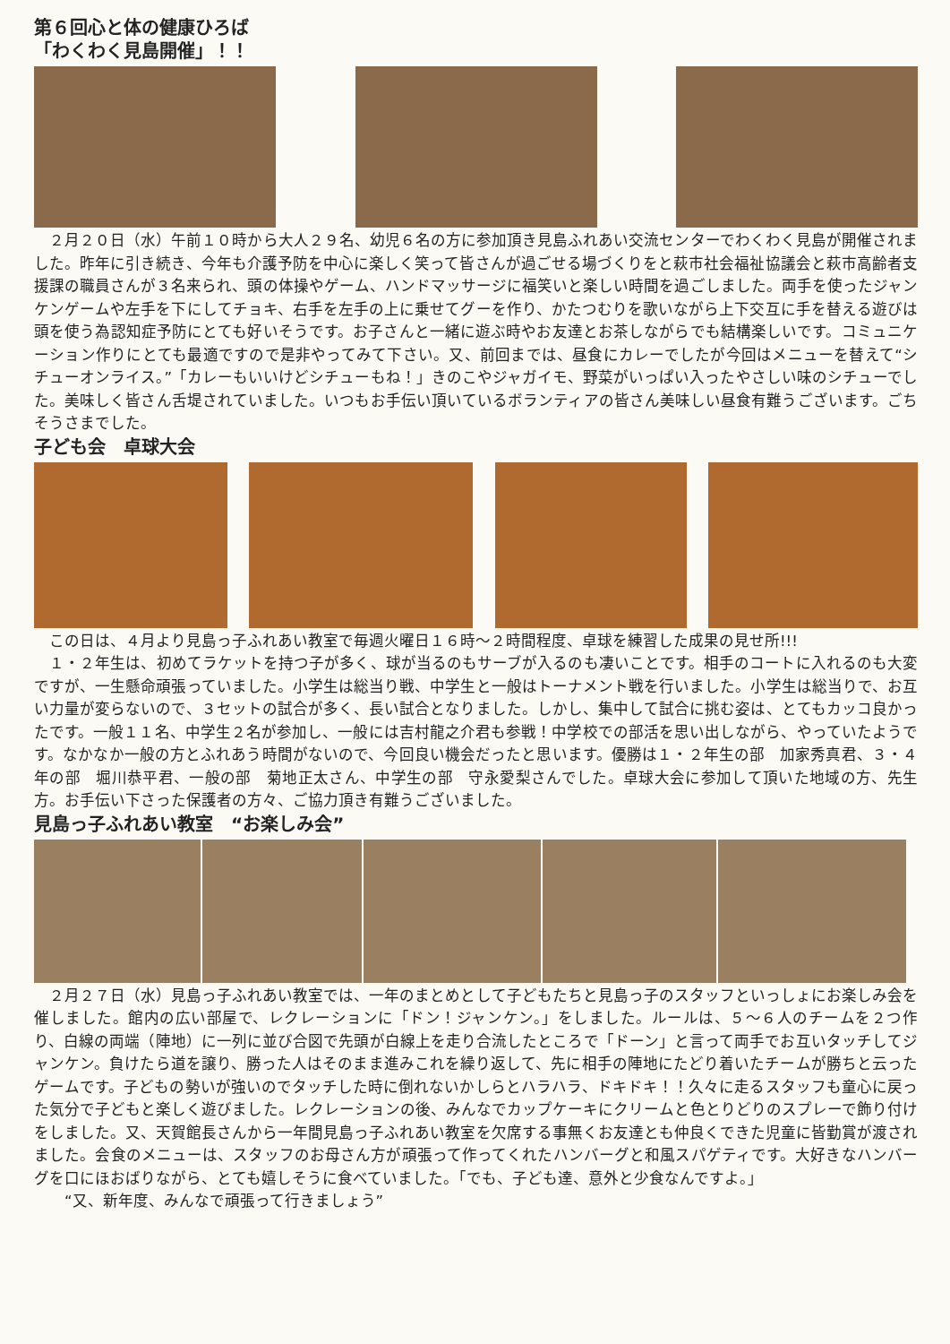第６回心と体の健康ひろば
「わくわく見島開催」！！
　２月２０日（水）午前１０時から大人２９名、幼児６名の方に参加頂き見島ふれあい交流センターでわくわく見島が開催されました。昨年に引き続き、今年も介護予防を中心に楽しく笑って皆さんが過ごせる場づくりをと萩市社会福祉協議会と萩市高齢者支援課の職員さんが３名来られ、頭の体操やゲーム、ハンドマッサージに福笑いと楽しい時間を過ごしました。両手を使ったジャンケンゲームや左手を下にしてチョキ、右手を左手の上に乗せてグーを作り、かたつむりを歌いながら上下交互に手を替える遊びは頭を使う為認知症予防にとても好いそうです。お子さんと一緒に遊ぶ時やお友達とお茶しながらでも結構楽しいです。コミュニケーション作りにとても最適ですので是非やってみて下さい。又、前回までは、昼食にカレーでしたが今回はメニューを替えて“シチューオンライス。”「カレーもいいけどシチューもね！」きのこやジャガイモ、野菜がいっぱい入ったやさしい味のシチューでした。美味しく皆さん舌堤されていました。いつもお手伝い頂いているボランティアの皆さん美味しい昼食有難うございます。ごちそうさまでした。
子ども会　卓球大会
　この日は、４月より見島っ子ふれあい教室で毎週火曜日１６時～２時間程度、卓球を練習した成果の見せ所!!!
　１・２年生は、初めてラケットを持つ子が多く、球が当るのもサーブが入るのも凄いことです。相手のコートに入れるのも大変ですが、一生懸命頑張っていました。小学生は総当り戦、中学生と一般はトーナメント戦を行いました。小学生は総当りで、お互い力量が変らないので、３セットの試合が多く、長い試合となりました。しかし、集中して試合に挑む姿は、とてもカッコ良かったです。一般１１名、中学生２名が参加し、一般には吉村龍之介君も参戦！中学校での部活を思い出しながら、やっていたようです。なかなか一般の方とふれあう時間がないので、今回良い機会だったと思います。優勝は１・２年生の部　加家秀真君、３・４年の部　堀川恭平君、一般の部　菊地正太さん、中学生の部　守永愛梨さんでした。卓球大会に参加して頂いた地域の方、先生方。お手伝い下さった保護者の方々、ご協力頂き有難うございました。
見島っ子ふれあい教室　“お楽しみ会”
　２月２７日（水）見島っ子ふれあい教室では、一年のまとめとして子どもたちと見島っ子のスタッフといっしょにお楽しみ会を催しました。館内の広い部屋で、レクレーションに「ドン！ジャンケン。」をしました。ルールは、５～６人のチームを２つ作り、白線の両端（陣地）に一列に並び合図で先頭が白線上を走り合流したところで「ドーン」と言って両手でお互いタッチしてジャンケン。負けたら道を譲り、勝った人はそのまま進みこれを繰り返して、先に相手の陣地にたどり着いたチームが勝ちと云ったゲームです。子どもの勢いが強いのでタッチした時に倒れないかしらとハラハラ、ドキドキ！！久々に走るスタッフも童心に戻った気分で子どもと楽しく遊びました。レクレーションの後、みんなでカップケーキにクリームと色とりどりのスプレーで飾り付けをしました。又、天賀館長さんから一年間見島っ子ふれあい教室を欠席する事無くお友達とも仲良くできた児童に皆勤賞が渡されました。会食のメニューは、スタッフのお母さん方が頑張って作ってくれたハンバーグと和風スパゲティです。大好きなハンバーグを口にほおばりながら、とても嬉しそうに食べていました。「でも、子ども達、意外と少食なんですよ。」
　　“又、新年度、みんなで頑張って行きましょう”